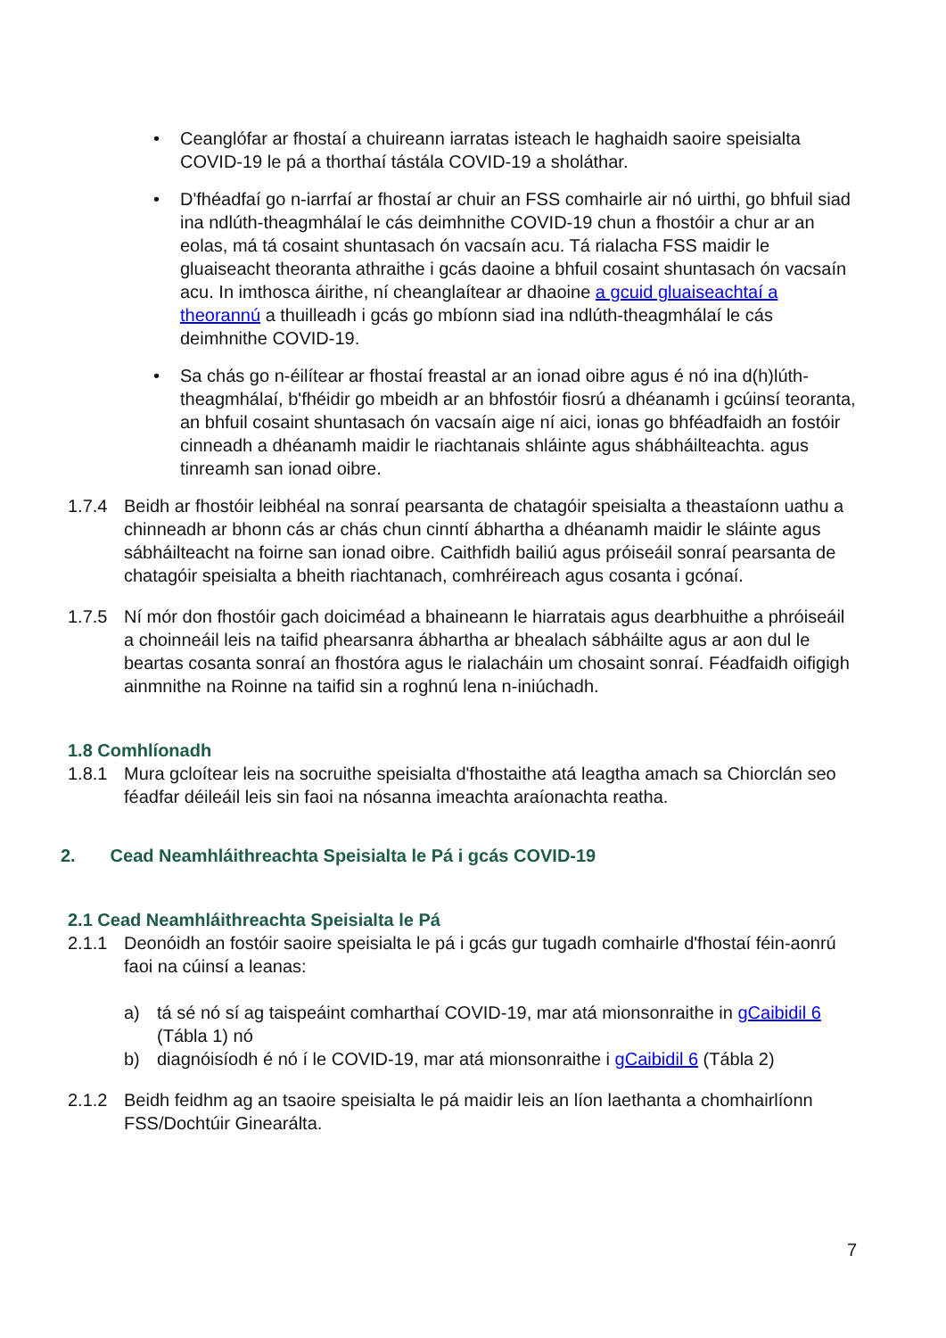• Ceanglófar ar fhostaí a chuireann iarratas isteach le haghaidh saoire speisialta COVID-19 le pá a thorthaí tástála COVID-19 a sholáthar.
• D'fhéadfaí go n-iarrfaí ar fhostaí ar chuir an FSS comhairle air nó uirthi, go bhfuil siad ina ndlúth-theagmhálaí le cás deimhnithe COVID-19 chun a fhostóir a chur ar an eolas, má tá cosaint shuntasach ón vacsaín acu. Tá rialacha FSS maidir le gluaiseacht theoranta athraithe i gcás daoine a bhfuil cosaint shuntasach ón vacsaín acu. In imthosca áirithe, ní cheanglaítear ar dhaoine a gcuid gluaiseachtaí a theorannú a thuilleadh i gcás go mbíonn siad ina ndlúth-theagmhálaí le cás deimhnithe COVID-19.
• Sa chás go n-éilítear ar fhostaí freastal ar an ionad oibre agus é nó ina d(h)lúth-theagmhálaí, b'fhéidir go mbeidh ar an bhfostóir fiosrú a dhéanamh i gcúinsí teoranta, an bhfuil cosaint shuntasach ón vacsaín aige ní aici, ionas go bhféadfaidh an fostóir cinneadh a dhéanamh maidir le riachtanais shláinte agus shábháilteachta. agus tinreamh san ionad oibre.
1.7.4 Beidh ar fhostóir leibhéal na sonraí pearsanta de chatagóir speisialta a theastaíonn uathu a chinneadh ar bhonn cás ar chás chun cinntí ábhartha a dhéanamh maidir le sláinte agus sábháilteacht na foirne san ionad oibre. Caithfidh bailiú agus próiseáil sonraí pearsanta de chatagóir speisialta a bheith riachtanach, comhréireach agus cosanta i gcónaí.
1.7.5 Ní mór don fhostóir gach doiciméad a bhaineann le hiarratais agus dearbhuithe a phróiseáil a choinneáil leis na taifid phearsanra ábhartha ar bhealach sábháilte agus ar aon dul le beartas cosanta sonraí an fhostóra agus le rialacháin um chosaint sonraí. Féadfaidh oifigigh ainmnithe na Roinne na taifid sin a roghnú lena n-iniúchadh.
1.8 Comhlíonadh
1.8.1 Mura gcloítear leis na socruithe speisialta d'fhostaithe atá leagtha amach sa Chiorclán seo féadfar déileáil leis sin faoi na nósanna imeachta araíonachta reatha.
2. Cead Neamhláithreachta Speisialta le Pá i gcás COVID-19
2.1 Cead Neamhláithreachta Speisialta le Pá
2.1.1 Deonóidh an fostóir saoire speisialta le pá i gcás gur tugadh comhairle d'fhostaí féin-aonrú faoi na cúinsí a leanas:
a) tá sé nó sí ag taispeáint comharthaí COVID-19, mar atá mionsonraithe in gCaibidil 6 (Tábla 1) nó
b) diagnóisíodh é nó í le COVID-19, mar atá mionsonraithe i gCaibidil 6 (Tábla 2)
2.1.2 Beidh feidhm ag an tsaoire speisialta le pá maidir leis an líon laethanta a chomhairlíonn FSS/Dochtúir Ginearálta.
7